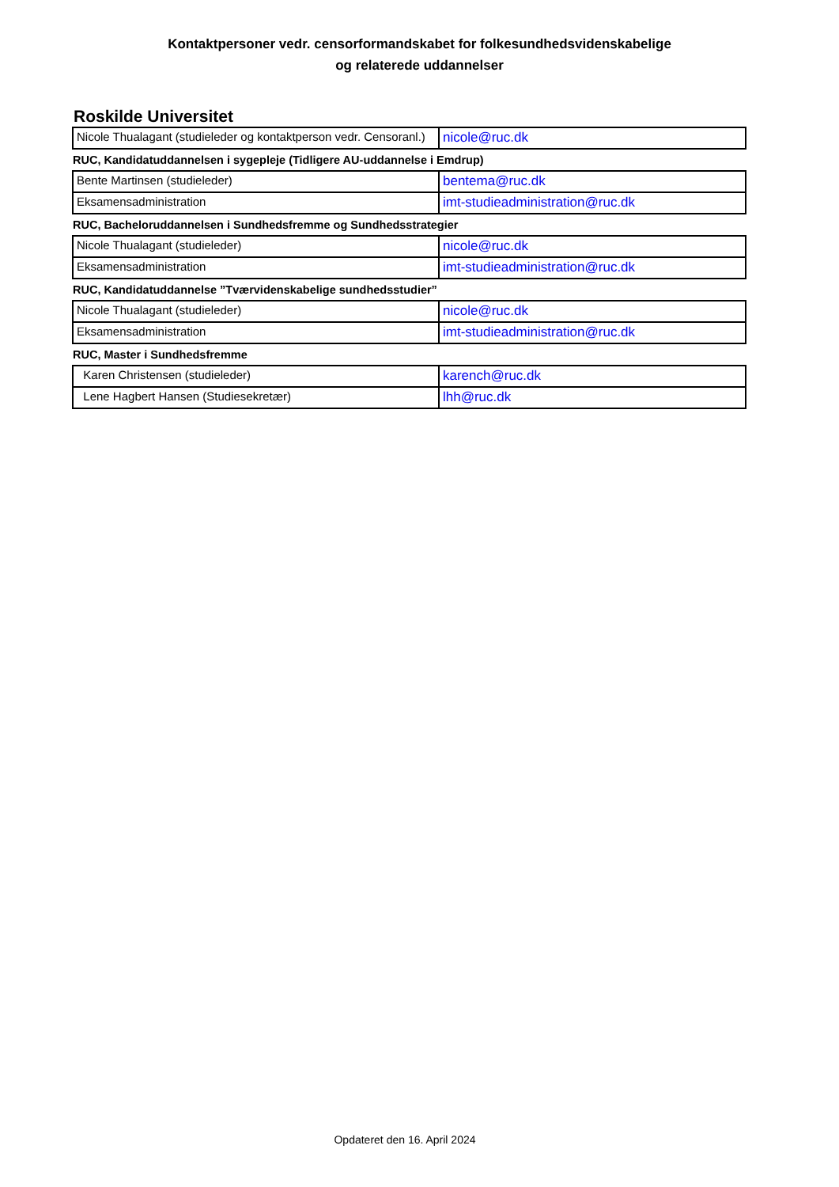Kontaktpersoner vedr. censorformandskabet for folkesundhedsvidenskabelige
og relaterede uddannelser
Roskilde Universitet
| Nicole Thualagant (studieleder og kontaktperson vedr. Censoranl.) | nicole@ruc.dk |
RUC, Kandidatuddannelsen i sygepleje (Tidligere AU-uddannelse i Emdrup)
| Bente Martinsen (studieleder) | bentema@ruc.dk |
| Eksamensadministration | imt-studieadministration@ruc.dk |
RUC, Bacheloruddannelsen i Sundhedsfremme og Sundhedsstrategier
| Nicole Thualagant (studieleder) | nicole@ruc.dk |
| Eksamensadministration | imt-studieadministration@ruc.dk |
RUC, Kandidatuddannelse ”Tværvidenskabelige sundhedsstudier”
| Nicole Thualagant (studieleder) | nicole@ruc.dk |
| Eksamensadministration | imt-studieadministration@ruc.dk |
RUC, Master i Sundhedsfremme
| Karen Christensen (studieleder) | karench@ruc.dk |
| Lene Hagbert Hansen (Studiesekretær) | lhh@ruc.dk |
Opdateret den 16. April 2024